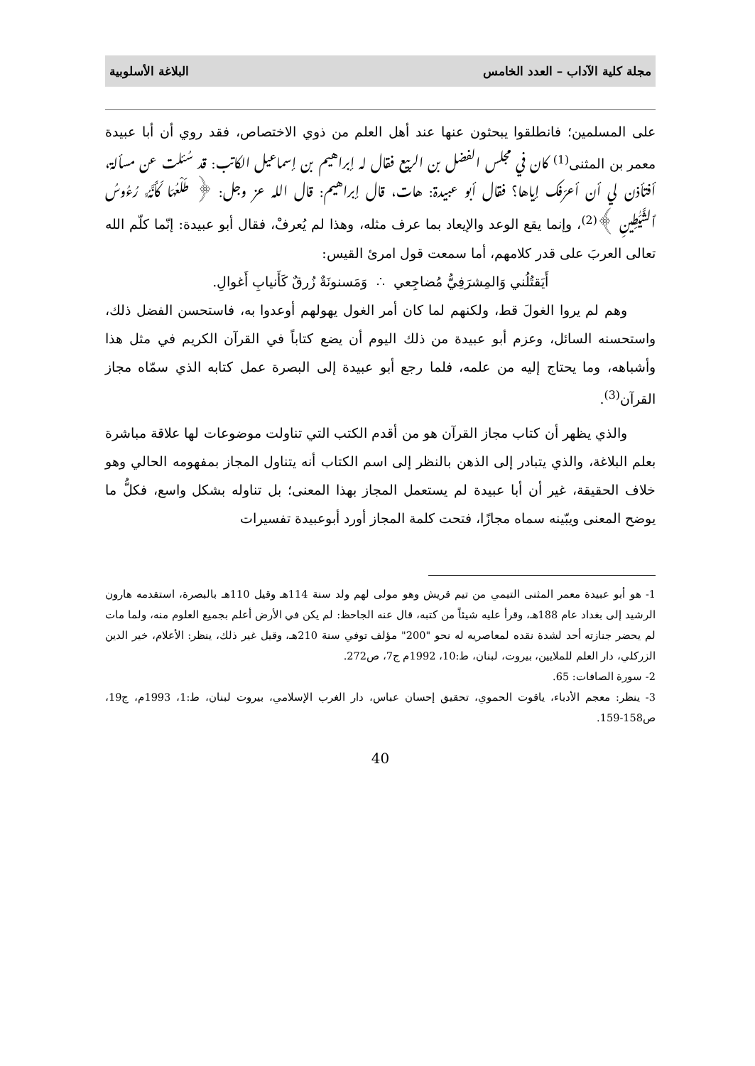مجلة كلية الآداب – العدد الخامس البلاغة الأسلوبية
على المسلمين؛ فانطلقوا يبحثون عنها عند أهل العلم من ذوي الاختصاص، فقد روي أن أبا عبيدة معمر بن المثنى<sup>(1)</sup> كان في مجلس الفضل بن الربيع فقال له إبراهيم بن إسماعيل الكاتب: قد سُئلت عن مسألة، أفتأذن لي أن أعرّفك إياها؟ فقال أبو عبيدة: هات، قال إبراهيم: قال الله عز وجل: ﴿ طَلْعُهَا كَأَنَّهُۥ رُءُوسُ ٱلشَّيَٰطِينِ ﴾<sup>(2)</sup>، وإنما يقع الوعد والإيعاد بما عرف مثله، وهذا لم يُعرفْ، فقال أبو عبيدة: إنّما كلّم الله تعالى العربَ على قدر كلامهم، أما سمعت قول امرئ القيس:
أَيَقتُلُني وَالمِشرَفِيُّ مُضاجِعي ∴ وَمَسنونَةٌ زُرقٌ كَأَنيابِ أَغوالِ.
وهم لم يروا الغولَ قط، ولكنهم لما كان أمر الغول يهولهم أوعدوا به، فاستحسن الفضل ذلك، واستحسنه السائل، وعزم أبو عبيدة من ذلك اليوم أن يضع كتاباً في القرآن الكريم في مثل هذا وأشباهه، وما يحتاج إليه من علمه، فلما رجع أبو عبيدة إلى البصرة عمل كتابه الذي سمّاه مجاز القرآن<sup>(3)</sup>.
والذي يظهر أن كتاب مجاز القرآن هو من أقدم الكتب التي تناولت موضوعات لها علاقة مباشرة بعلم البلاغة، والذي يتبادر إلى الذهن بالنظر إلى اسم الكتاب أنه يتناول المجاز بمفهومه الحالي وهو خلاف الحقيقة، غير أن أبا عبيدة لم يستعمل المجاز بهذا المعنى؛ بل تناوله بشكل واسع، فكلُّ ما يوضح المعنى ويبّينه سماه مجازًا، فتحت كلمة المجاز أورد أبوعبيدة تفسيرات
1- هو أبو عبيدة معمر المثنى التيمي من تيم قريش وهو مولى لهم ولد سنة 114هـ وقيل 110هـ بالبصرة، استقدمه هارون الرشيد إلى بغداد عام 188هـ، وقرأ عليه شيئاً من كتبه، قال عنه الجاحظ: لم يكن في الأرض أعلم بجميع العلوم منه، ولما مات لم يحضر جنازته أحد لشدة نقده لمعاصريه له نحو "200" مؤلف توفي سنة 210هـ، وقيل غير ذلك، ينظر: الأعلام، خير الدين الزركلي، دار العلم للملايين، بيروت، لبنان، ط:10، 1992م ج7، ص272.
2- سورة الصافات: 65.
3- ينظر: معجم الأدباء، ياقوت الحموي، تحقيق إحسان عباس، دار الغرب الإسلامي، بيروت لبنان، ط:1، 1993م، ج19، ص158-159.
40